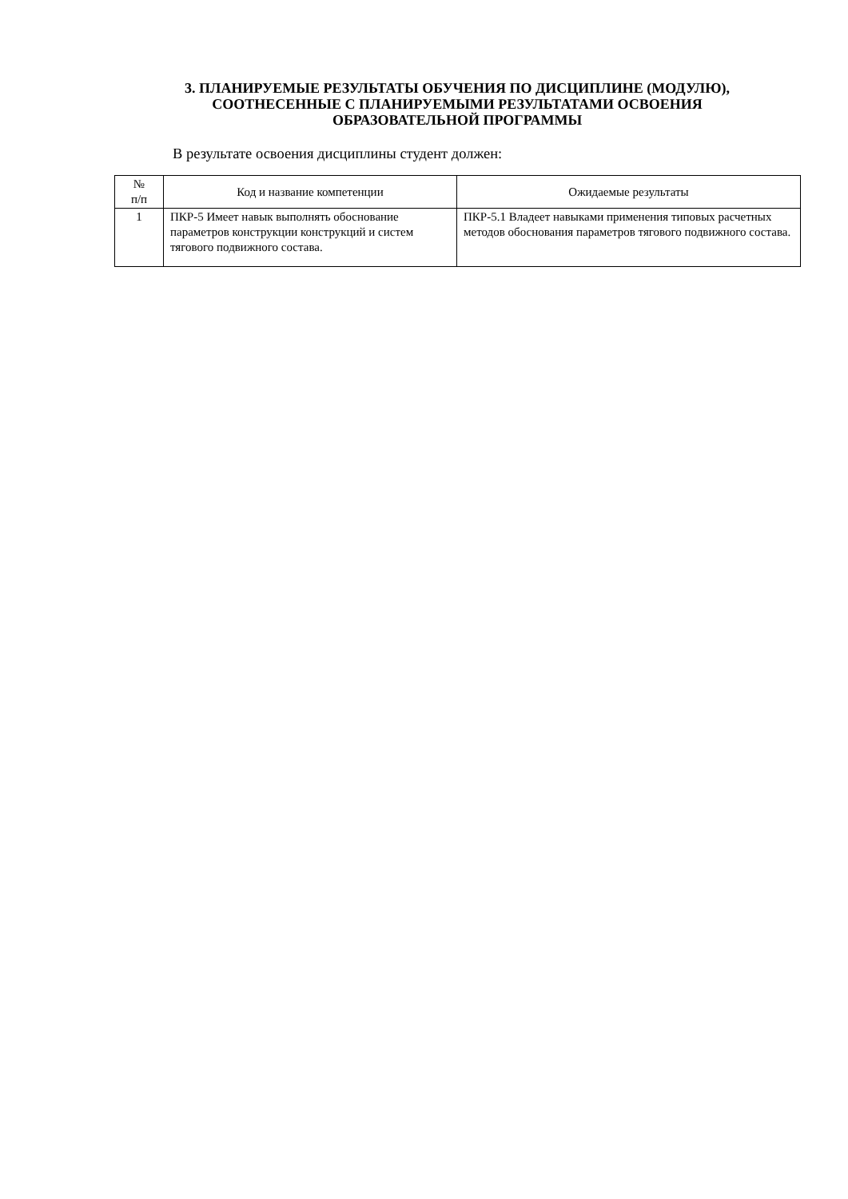3. ПЛАНИРУЕМЫЕ РЕЗУЛЬТАТЫ ОБУЧЕНИЯ ПО ДИСЦИПЛИНЕ (МОДУЛЮ),
СООТНЕСЕННЫЕ С ПЛАНИРУЕМЫМИ РЕЗУЛЬТАТАМИ ОСВОЕНИЯ
ОБРАЗОВАТЕЛЬНОЙ ПРОГРАММЫ
В результате освоения дисциплины студент должен:
| № п/п | Код и название компетенции | Ожидаемые результаты |
| --- | --- | --- |
| 1 | ПКР-5 Имеет навык выполнять обоснование параметров конструкции конструкций и систем тягового подвижного состава. | ПКР-5.1 Владеет навыками применения типовых расчетных методов обоснования параметров тягового подвижного состава. |